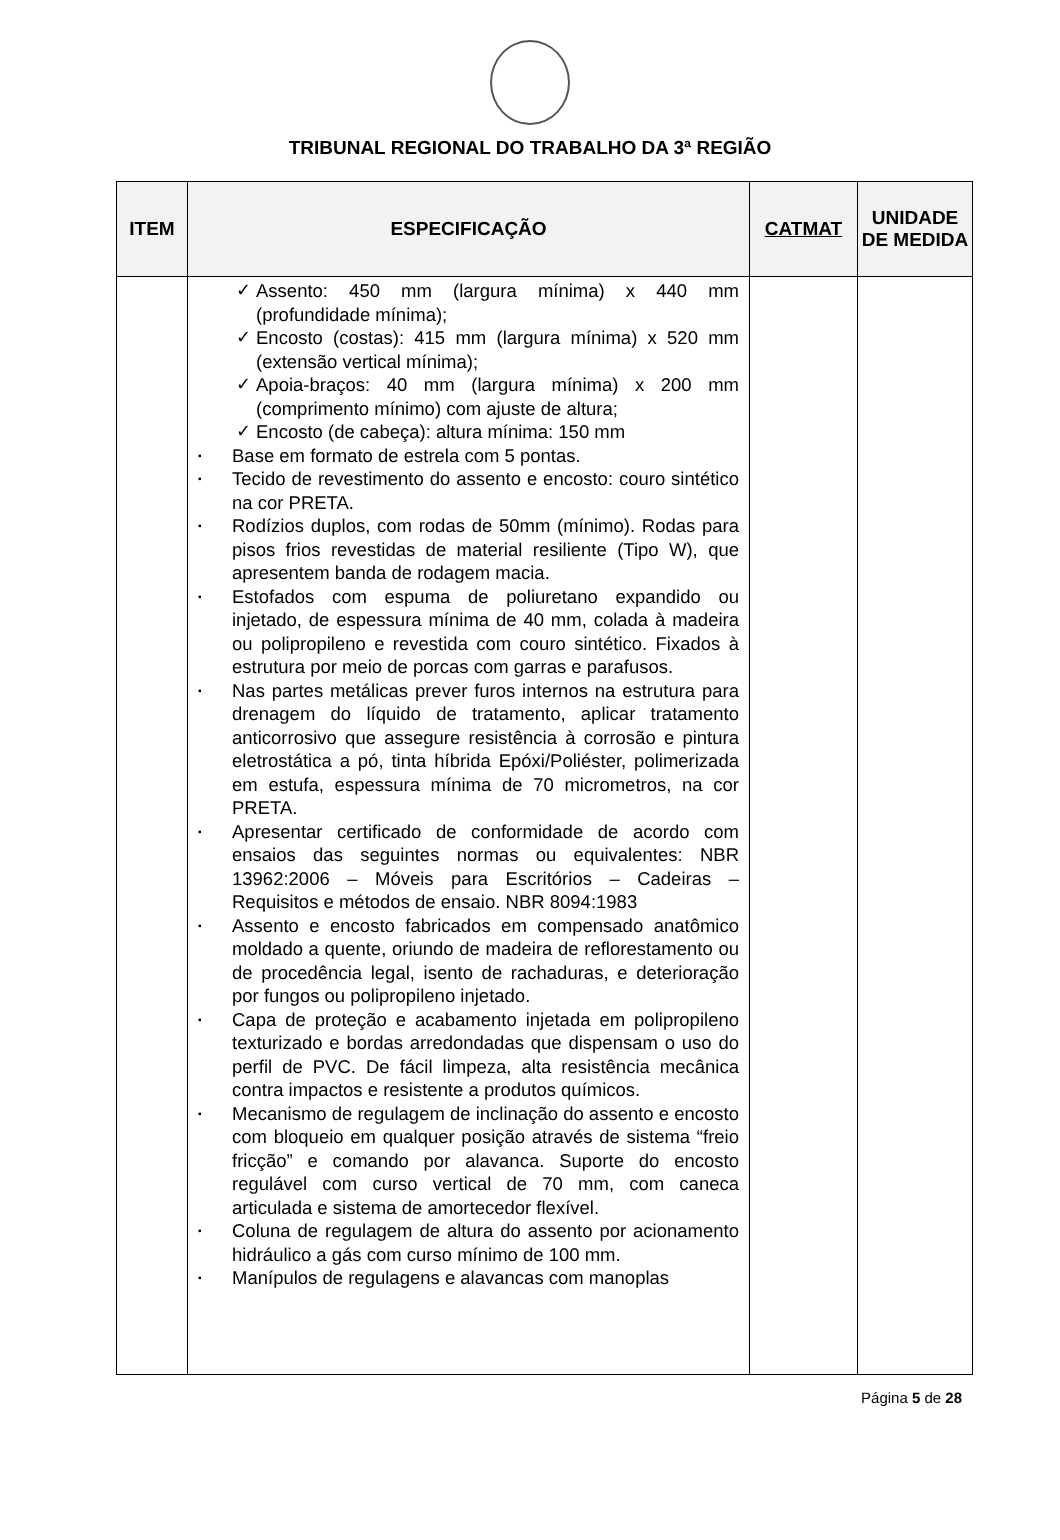TRIBUNAL REGIONAL DO TRABALHO DA 3ª REGIÃO
| ITEM | ESPECIFICAÇÃO | CATMAT | UNIDADE DE MEDIDA |
| --- | --- | --- | --- |
| | ✓ Assento: 450 mm (largura mínima) x 440 mm (profundidade mínima); ✓ Encosto (costas): 415 mm (largura mínima) x 520 mm (extensão vertical mínima); ✓ Apoia-braços: 40 mm (largura mínima) x 200 mm (comprimento mínimo) com ajuste de altura; ✓ Encosto (de cabeça): altura mínima: 150 mm ▪ Base em formato de estrela com 5 pontas. ▪ Tecido de revestimento do assento e encosto: couro sintético na cor PRETA. ▪ Rodízios duplos, com rodas de 50mm (mínimo). Rodas para pisos frios revestidas de material resiliente (Tipo W), que apresentem banda de rodagem macia. ▪ Estofados com espuma de poliuretano expandido ou injetado, de espessura mínima de 40 mm, colada à madeira ou polipropileno e revestida com couro sintético. Fixados à estrutura por meio de porcas com garras e parafusos. ▪ Nas partes metálicas prever furos internos na estrutura para drenagem do líquido de tratamento, aplicar tratamento anticorrosivo que assegure resistência à corrosão e pintura eletrostática a pó, tinta híbrida Epóxi/Poliéster, polimerizada em estufa, espessura mínima de 70 micrometros, na cor PRETA. ▪ Apresentar certificado de conformidade de acordo com ensaios das seguintes normas ou equivalentes: NBR 13962:2006 – Móveis para Escritórios – Cadeiras – Requisitos e métodos de ensaio. NBR 8094:1983 ▪ Assento e encosto fabricados em compensado anatômico moldado a quente, oriundo de madeira de reflorestamento ou de procedência legal, isento de rachaduras, e deterioração por fungos ou polipropileno injetado. ▪ Capa de proteção e acabamento injetada em polipropileno texturizado e bordas arredondadas que dispensam o uso do perfil de PVC. De fácil limpeza, alta resistência mecânica contra impactos e resistente a produtos químicos. ▪ Mecanismo de regulagem de inclinação do assento e encosto com bloqueio em qualquer posição através de sistema “freio fricção” e comando por alavanca. Suporte do encosto regulável com curso vertical de 70 mm, com caneca articulada e sistema de amortecedor flexível. ▪ Coluna de regulagem de altura do assento por acionamento hidráulico a gás com curso mínimo de 100 mm. ▪ Manípulos de regulagens e alavancas com manoplas | | |
Página 5 de 28